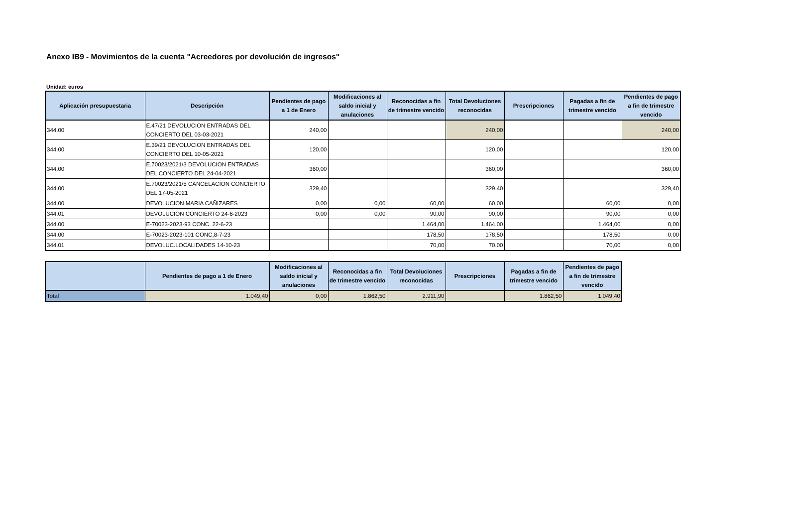Anexo IB9 - Movimientos de la cuenta "Acreedores por devolución de ingresos"
Unidad: euros
| Aplicación presupuestaria | Descripción | Pendientes de pago a 1 de Enero | Modificaciones al saldo inicial y anulaciones | Reconocidas a fin de trimestre vencido | Total Devoluciones reconocidas | Prescripciones | Pagadas a fin de trimestre vencido | Pendientes de pago a fin de trimestre vencido |
| --- | --- | --- | --- | --- | --- | --- | --- | --- |
| 344.00 | E.47/21 DEVOLUCION ENTRADAS DEL CONCIERTO DEL 03-03-2021 | 240,00 | | | 240,00 | | | 240,00 |
| 344.00 | E.39/21 DEVOLUCION ENTRADAS DEL CONCIERTO DEL 10-05-2021 | 120,00 | | | 120,00 | | | 120,00 |
| 344.00 | E.70023/2021/3 DEVOLUCION ENTRADAS DEL CONCIERTO DEL 24-04-2021 | 360,00 | | | 360,00 | | | 360,00 |
| 344.00 | E.70023/2021/5 CANCELACION CONCIERTO DEL 17-05-2021 | 329,40 | | | 329,40 | | | 329,40 |
| 344.00 | DEVOLUCION MARIA CAÑIZARES | 0,00 | 0,00 | 60,00 | 60,00 | | 60,00 | 0,00 |
| 344.01 | DEVOLUCION CONCIERTO 24-6-2023 | 0,00 | 0,00 | 90,00 | 90,00 | | 90,00 | 0,00 |
| 344.00 | E-70023-2023-93 CONC. 22-6-23 | | | 1.464,00 | 1.464,00 | | 1.464,00 | 0,00 |
| 344.00 | E-70023-2023-101 CONC,8-7-23 | | | 178,50 | 178,50 | | 178,50 | 0,00 |
| 344.01 | DEVOLUC.LOCALIDADES 14-10-23 | | | 70,00 | 70,00 | | 70,00 | 0,00 |
| | Pendientes de pago a 1 de Enero | Modificaciones al saldo inicial y anulaciones | Reconocidas a fin de trimestre vencido | Total Devoluciones reconocidas | Prescripciones | Pagadas a fin de trimestre vencido | Pendientes de pago a fin de trimestre vencido |
| --- | --- | --- | --- | --- | --- | --- | --- |
| Total | 1.049,40 | 0,00 | 1.862,50 | 2.911,90 | | 1.862,50 | 1.049,40 |